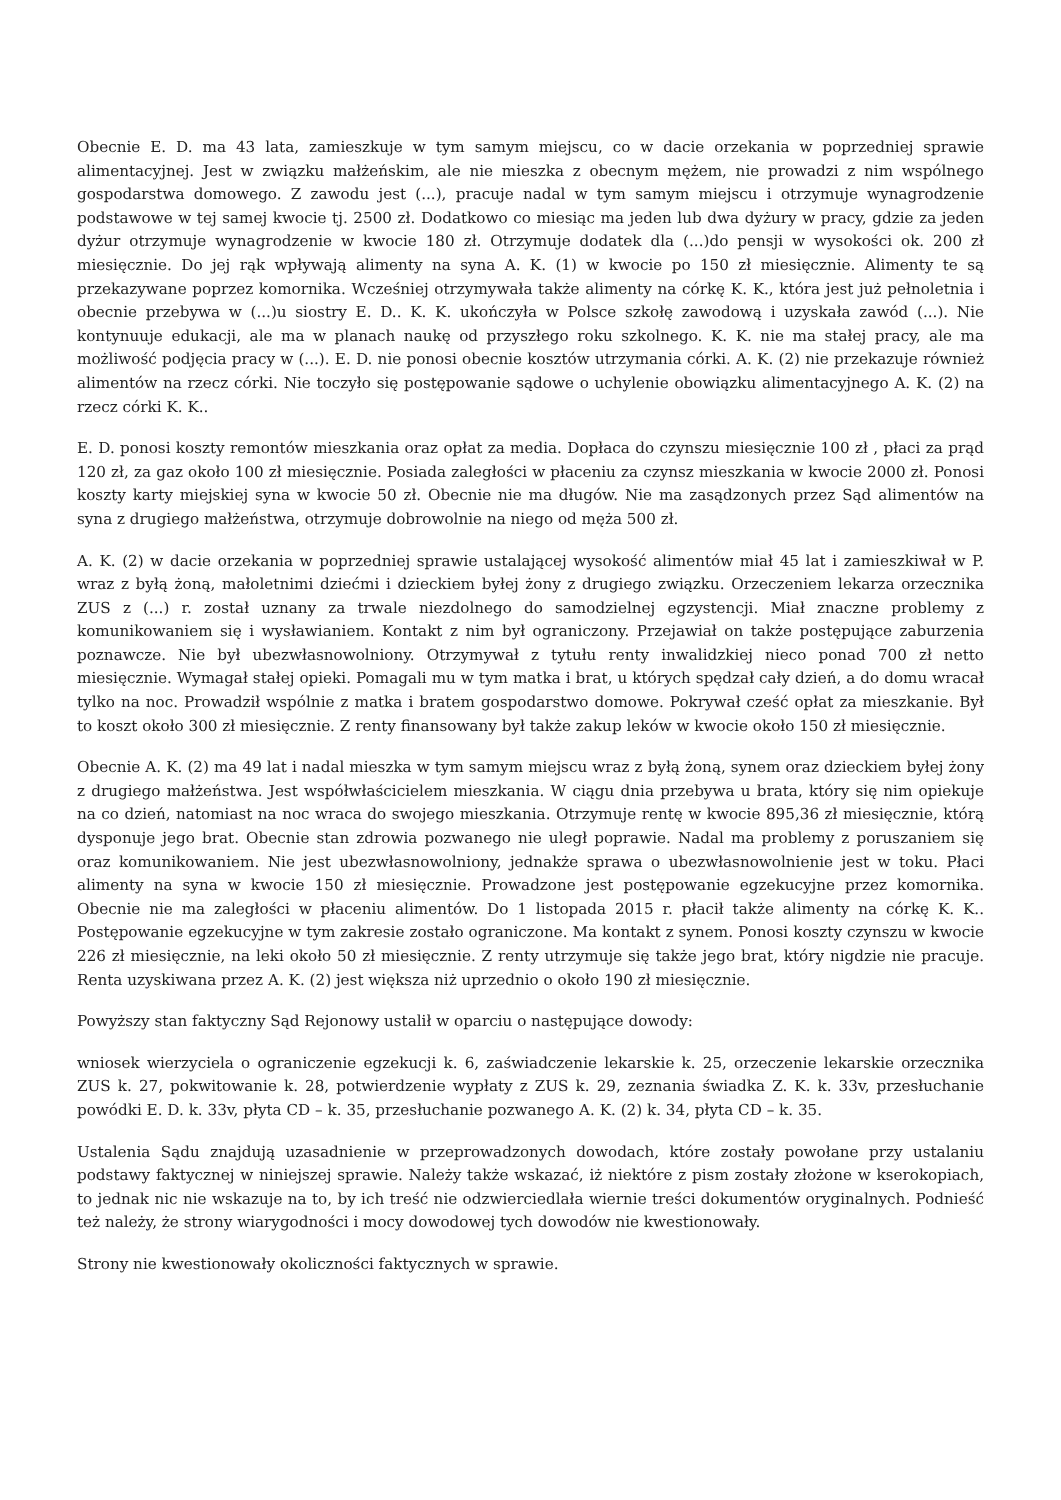Obecnie E. D. ma 43 lata, zamieszkuje w tym samym miejscu, co w dacie orzekania w poprzedniej sprawie alimentacyjnej. Jest w związku małżeńskim, ale nie mieszka z obecnym mężem, nie prowadzi z nim wspólnego gospodarstwa domowego. Z zawodu jest (...), pracuje nadal w tym samym miejscu i otrzymuje wynagrodzenie podstawowe w tej samej kwocie tj. 2500 zł. Dodatkowo co miesiąc ma jeden lub dwa dyżury w pracy, gdzie za jeden dyżur otrzymuje wynagrodzenie w kwocie 180 zł. Otrzymuje dodatek dla (...)do pensji w wysokości ok. 200 zł miesięcznie. Do jej rąk wpływają alimenty na syna A. K. (1) w kwocie po 150 zł miesięcznie. Alimenty te są przekazywane poprzez komornika. Wcześniej otrzymywała także alimenty na córkę K. K., która jest już pełnoletnia i obecnie przebywa w (...)u siostry E. D.. K. K. ukończyła w Polsce szkołę zawodową i uzyskała zawód (...). Nie kontynuuje edukacji, ale ma w planach naukę od przyszłego roku szkolnego. K. K. nie ma stałej pracy, ale ma możliwość podjęcia pracy w (...). E. D. nie ponosi obecnie kosztów utrzymania córki. A. K. (2) nie przekazuje również alimentów na rzecz córki. Nie toczyło się postępowanie sądowe o uchylenie obowiązku alimentacyjnego A. K. (2) na rzecz córki K. K..
E. D. ponosi koszty remontów mieszkania oraz opłat za media. Dopłaca do czynszu miesięcznie 100 zł , płaci za prąd 120 zł, za gaz około 100 zł miesięcznie. Posiada zaległości w płaceniu za czynsz mieszkania w kwocie 2000 zł. Ponosi koszty karty miejskiej syna w kwocie 50 zł. Obecnie nie ma długów. Nie ma zasądzonych przez Sąd alimentów na syna z drugiego małżeństwa, otrzymuje dobrowolnie na niego od męża 500 zł.
A. K. (2) w dacie orzekania w poprzedniej sprawie ustalającej wysokość alimentów miał 45 lat i zamieszkiwał w P. wraz z byłą żoną, małoletnimi dziećmi i dzieckiem byłej żony z drugiego związku. Orzeczeniem lekarza orzecznika ZUS z (...) r. został uznany za trwale niezdolnego do samodzielnej egzystencji. Miał znaczne problemy z komunikowaniem się i wysławianiem. Kontakt z nim był ograniczony. Przejawiał on także postępujące zaburzenia poznawcze. Nie był ubezwłasnowolniony. Otrzymywał z tytułu renty inwalidzkiej nieco ponad 700 zł netto miesięcznie. Wymagał stałej opieki. Pomagali mu w tym matka i brat, u których spędzał cały dzień, a do domu wracał tylko na noc. Prowadził wspólnie z matka i bratem gospodarstwo domowe. Pokrywał cześć opłat za mieszkanie. Był to koszt około 300 zł miesięcznie. Z renty finansowany był także zakup leków w kwocie około 150 zł miesięcznie.
Obecnie A. K. (2) ma 49 lat i nadal mieszka w tym samym miejscu wraz z byłą żoną, synem oraz dzieckiem byłej żony z drugiego małżeństwa. Jest współwłaścicielem mieszkania. W ciągu dnia przebywa u brata, który się nim opiekuje na co dzień, natomiast na noc wraca do swojego mieszkania. Otrzymuje rentę w kwocie 895,36 zł miesięcznie, którą dysponuje jego brat. Obecnie stan zdrowia pozwanego nie uległ poprawie. Nadal ma problemy z poruszaniem się oraz komunikowaniem. Nie jest ubezwłasnowolniony, jednakże sprawa o ubezwłasnowolnienie jest w toku. Płaci alimenty na syna w kwocie 150 zł miesięcznie. Prowadzone jest postępowanie egzekucyjne przez komornika. Obecnie nie ma zaległości w płaceniu alimentów. Do 1 listopada 2015 r. płacił także alimenty na córkę K. K.. Postępowanie egzekucyjne w tym zakresie zostało ograniczone. Ma kontakt z synem. Ponosi koszty czynszu w kwocie 226 zł miesięcznie, na leki około 50 zł miesięcznie. Z renty utrzymuje się także jego brat, który nigdzie nie pracuje. Renta uzyskiwana przez A. K. (2) jest większa niż uprzednio o około 190 zł miesięcznie.
Powyższy stan faktyczny Sąd Rejonowy ustalił w oparciu o następujące dowody:
wniosek wierzyciela o ograniczenie egzekucji k. 6, zaświadczenie lekarskie k. 25, orzeczenie lekarskie orzecznika ZUS k. 27, pokwitowanie k. 28, potwierdzenie wypłaty z ZUS k. 29, zeznania świadka Z. K. k. 33v, przesłuchanie powódki E. D. k. 33v, płyta CD – k. 35, przesłuchanie pozwanego A. K. (2) k. 34, płyta CD – k. 35.
Ustalenia Sądu znajdują uzasadnienie w przeprowadzonych dowodach, które zostały powołane przy ustalaniu podstawy faktycznej w niniejszej sprawie. Należy także wskazać, iż niektóre z pism zostały złożone w kserokopiach, to jednak nic nie wskazuje na to, by ich treść nie odzwierciedlała wiernie treści dokumentów oryginalnych. Podnieść też należy, że strony wiarygodności i mocy dowodowej tych dowodów nie kwestionowały.
Strony nie kwestionowały okoliczności faktycznych w sprawie.